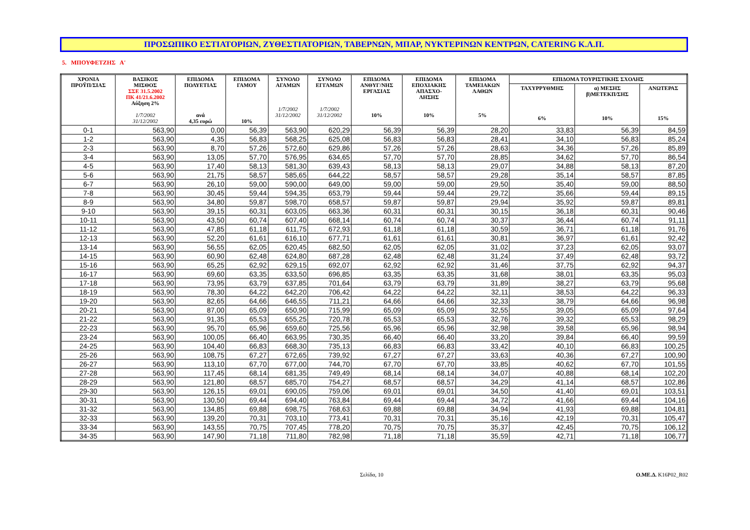ΠΡΟΣΩΠΙΚΟ ΕΣΤΙΑΤΟΡΙΩΝ, ΖΥΘΕΣΤΙΑΤΟΡΙΩΝ, ΤΑΒΕΡΝΩΝ, ΜΠΑΡ, ΝΥΚΤΕΡΙΝΩΝ ΚΕΝΤΡΩΝ, CATERING Κ.Λ.Π.
5. ΜΠΟΥΦΕΤΖΗΣ Α'
| ΧΡΟΝΙΑ ΠΡΟΫΠ/ΣΙΑΣ | ΒΑΣΙΚΟΣ ΜΙΣΘΟΣ ΣΣΕ 31.5.2002 ΠΚ 41/21.6.2002 Αύξηση 2% 1/7/2002 31/12/2002 | ΕΠΙΔΟΜΑ ΠΟΛΥΕΤΙΑΣ ανά 4,35 ευρώ | ΕΠΙΔΟΜΑ ΓΑΜΟΥ 10% | ΣΥΝΟΛΟ ΑΓΑΜΩΝ 1/7/2002 31/12/2002 | ΣΥΝΟΛΟ ΕΓΓΑΜΩΝ 1/7/2002 31/12/2002 | ΕΠΙΔΟΜΑ ΑΝΘΥΓ/ΝΗΣ ΕΡΓΑΣΙΑΣ 10% | ΕΠΙΔΟΜΑ ΕΠΟΧΙΑΚΗΣ ΑΠΑΣΧΟ- ΛΗΣΗΣ 10% | ΕΠΙΔΟΜΑ ΤΑΜΕΙΑΚΩΝ ΛΑΘΩΝ 5% | ΕΠΙΔΟΜΑ ΤΟΥΡΙΣΤΙΚΗΣ ΣΧΟΛΗΣ | | |
| --- | --- | --- | --- | --- | --- | --- | --- | --- | --- | --- | --- |
| | | | | | | | | | ΤΑΧΥΡΡΥΘΜΗΣ 6% | α) ΜΕΣΗΣ β)ΜΕΤΕΚΠ/ΣΗΣ 10% | ΑΝΩΤΕΡΑΣ 15% |
| 0-1 | 563,90 | 0,00 | 56,39 | 563,90 | 620,29 | 56,39 | 56,39 | 28,20 | 33,83 | 56,39 | 84,59 |
| 1-2 | 563,90 | 4,35 | 56,83 | 568,25 | 625,08 | 56,83 | 56,83 | 28,41 | 34,10 | 56,83 | 85,24 |
| 2-3 | 563,90 | 8,70 | 57,26 | 572,60 | 629,86 | 57,26 | 57,26 | 28,63 | 34,36 | 57,26 | 85,89 |
| 3-4 | 563,90 | 13,05 | 57,70 | 576,95 | 634,65 | 57,70 | 57,70 | 28,85 | 34,62 | 57,70 | 86,54 |
| 4-5 | 563,90 | 17,40 | 58,13 | 581,30 | 639,43 | 58,13 | 58,13 | 29,07 | 34,88 | 58,13 | 87,20 |
| 5-6 | 563,90 | 21,75 | 58,57 | 585,65 | 644,22 | 58,57 | 58,57 | 29,28 | 35,14 | 58,57 | 87,85 |
| 6-7 | 563,90 | 26,10 | 59,00 | 590,00 | 649,00 | 59,00 | 59,00 | 29,50 | 35,40 | 59,00 | 88,50 |
| 7-8 | 563,90 | 30,45 | 59,44 | 594,35 | 653,79 | 59,44 | 59,44 | 29,72 | 35,66 | 59,44 | 89,15 |
| 8-9 | 563,90 | 34,80 | 59,87 | 598,70 | 658,57 | 59,87 | 59,87 | 29,94 | 35,92 | 59,87 | 89,81 |
| 9-10 | 563,90 | 39,15 | 60,31 | 603,05 | 663,36 | 60,31 | 60,31 | 30,15 | 36,18 | 60,31 | 90,46 |
| 10-11 | 563,90 | 43,50 | 60,74 | 607,40 | 668,14 | 60,74 | 60,74 | 30,37 | 36,44 | 60,74 | 91,11 |
| 11-12 | 563,90 | 47,85 | 61,18 | 611,75 | 672,93 | 61,18 | 61,18 | 30,59 | 36,71 | 61,18 | 91,76 |
| 12-13 | 563,90 | 52,20 | 61,61 | 616,10 | 677,71 | 61,61 | 61,61 | 30,81 | 36,97 | 61,61 | 92,42 |
| 13-14 | 563,90 | 56,55 | 62,05 | 620,45 | 682,50 | 62,05 | 62,05 | 31,02 | 37,23 | 62,05 | 93,07 |
| 14-15 | 563,90 | 60,90 | 62,48 | 624,80 | 687,28 | 62,48 | 62,48 | 31,24 | 37,49 | 62,48 | 93,72 |
| 15-16 | 563,90 | 65,25 | 62,92 | 629,15 | 692,07 | 62,92 | 62,92 | 31,46 | 37,75 | 62,92 | 94,37 |
| 16-17 | 563,90 | 69,60 | 63,35 | 633,50 | 696,85 | 63,35 | 63,35 | 31,68 | 38,01 | 63,35 | 95,03 |
| 17-18 | 563,90 | 73,95 | 63,79 | 637,85 | 701,64 | 63,79 | 63,79 | 31,89 | 38,27 | 63,79 | 95,68 |
| 18-19 | 563,90 | 78,30 | 64,22 | 642,20 | 706,42 | 64,22 | 64,22 | 32,11 | 38,53 | 64,22 | 96,33 |
| 19-20 | 563,90 | 82,65 | 64,66 | 646,55 | 711,21 | 64,66 | 64,66 | 32,33 | 38,79 | 64,66 | 96,98 |
| 20-21 | 563,90 | 87,00 | 65,09 | 650,90 | 715,99 | 65,09 | 65,09 | 32,55 | 39,05 | 65,09 | 97,64 |
| 21-22 | 563,90 | 91,35 | 65,53 | 655,25 | 720,78 | 65,53 | 65,53 | 32,76 | 39,32 | 65,53 | 98,29 |
| 22-23 | 563,90 | 95,70 | 65,96 | 659,60 | 725,56 | 65,96 | 65,96 | 32,98 | 39,58 | 65,96 | 98,94 |
| 23-24 | 563,90 | 100,05 | 66,40 | 663,95 | 730,35 | 66,40 | 66,40 | 33,20 | 39,84 | 66,40 | 99,59 |
| 24-25 | 563,90 | 104,40 | 66,83 | 668,30 | 735,13 | 66,83 | 66,83 | 33,42 | 40,10 | 66,83 | 100,25 |
| 25-26 | 563,90 | 108,75 | 67,27 | 672,65 | 739,92 | 67,27 | 67,27 | 33,63 | 40,36 | 67,27 | 100,90 |
| 26-27 | 563,90 | 113,10 | 67,70 | 677,00 | 744,70 | 67,70 | 67,70 | 33,85 | 40,62 | 67,70 | 101,55 |
| 27-28 | 563,90 | 117,45 | 68,14 | 681,35 | 749,49 | 68,14 | 68,14 | 34,07 | 40,88 | 68,14 | 102,20 |
| 28-29 | 563,90 | 121,80 | 68,57 | 685,70 | 754,27 | 68,57 | 68,57 | 34,29 | 41,14 | 68,57 | 102,86 |
| 29-30 | 563,90 | 126,15 | 69,01 | 690,05 | 759,06 | 69,01 | 69,01 | 34,50 | 41,40 | 69,01 | 103,51 |
| 30-31 | 563,90 | 130,50 | 69,44 | 694,40 | 763,84 | 69,44 | 69,44 | 34,72 | 41,66 | 69,44 | 104,16 |
| 31-32 | 563,90 | 134,85 | 69,88 | 698,75 | 768,63 | 69,88 | 69,88 | 34,94 | 41,93 | 69,88 | 104,81 |
| 32-33 | 563,90 | 139,20 | 70,31 | 703,10 | 773,41 | 70,31 | 70,31 | 35,16 | 42,19 | 70,31 | 105,47 |
| 33-34 | 563,90 | 143,55 | 70,75 | 707,45 | 778,20 | 70,75 | 70,75 | 35,37 | 42,45 | 70,75 | 106,12 |
| 34-35 | 563,90 | 147,90 | 71,18 | 711,80 | 782,98 | 71,18 | 71,18 | 35,59 | 42,71 | 71,18 | 106,77 |
Σελίδα, 10 Ο.ΜΕ.Δ. K16P02_R02